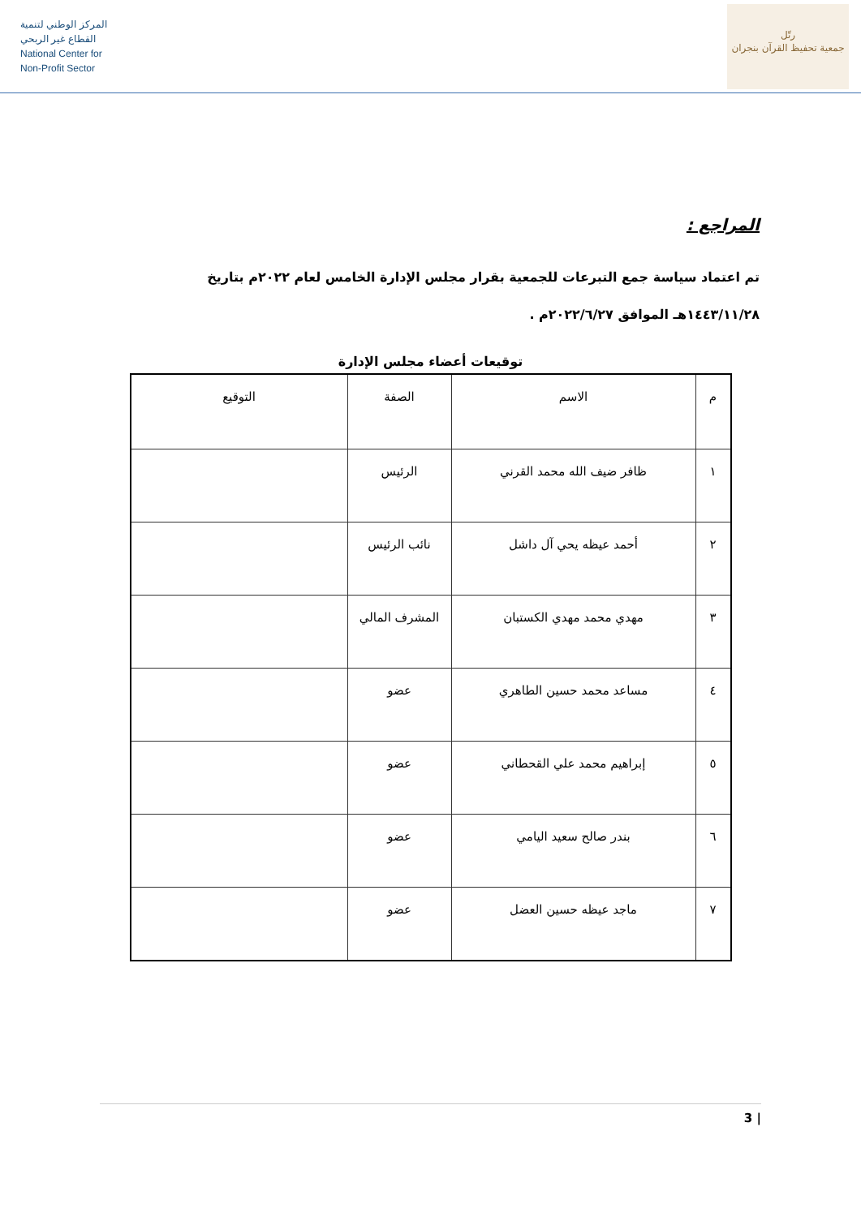المركز الوطني لتنمية
القطاع غير الربحي
National Center for
Non-Profit Sector
رتّل
جمعية تحفيظ القرآن بنجران
المراجع :
تم اعتماد سياسة جمع التبرعات للجمعية بقرار مجلس الإدارة الخامس لعام ٢٠٢٢م بتاريخ
١٤٤٣/١١/٢٨هـ الموافق ٢٠٢٢/٦/٢٧م .
توقيعات أعضاء مجلس الإدارة
| م | الاسم | الصفة | التوقيع |
| --- | --- | --- | --- |
| ١ | ظافر ضيف الله محمد القرني | الرئيس | |
| ٢ | أحمد عيظه يحي آل داشل | نائب الرئيس | |
| ٣ | مهدي محمد مهدي الكستبان | المشرف المالي | |
| ٤ | مساعد محمد حسين الطاهري | عضو | |
| ٥ | إبراهيم محمد علي القحطاني | عضو | |
| ٦ | بندر صالح سعيد اليامي | عضو | |
| ٧ | ماجد عيظه حسين العضل | عضو | |
3 |